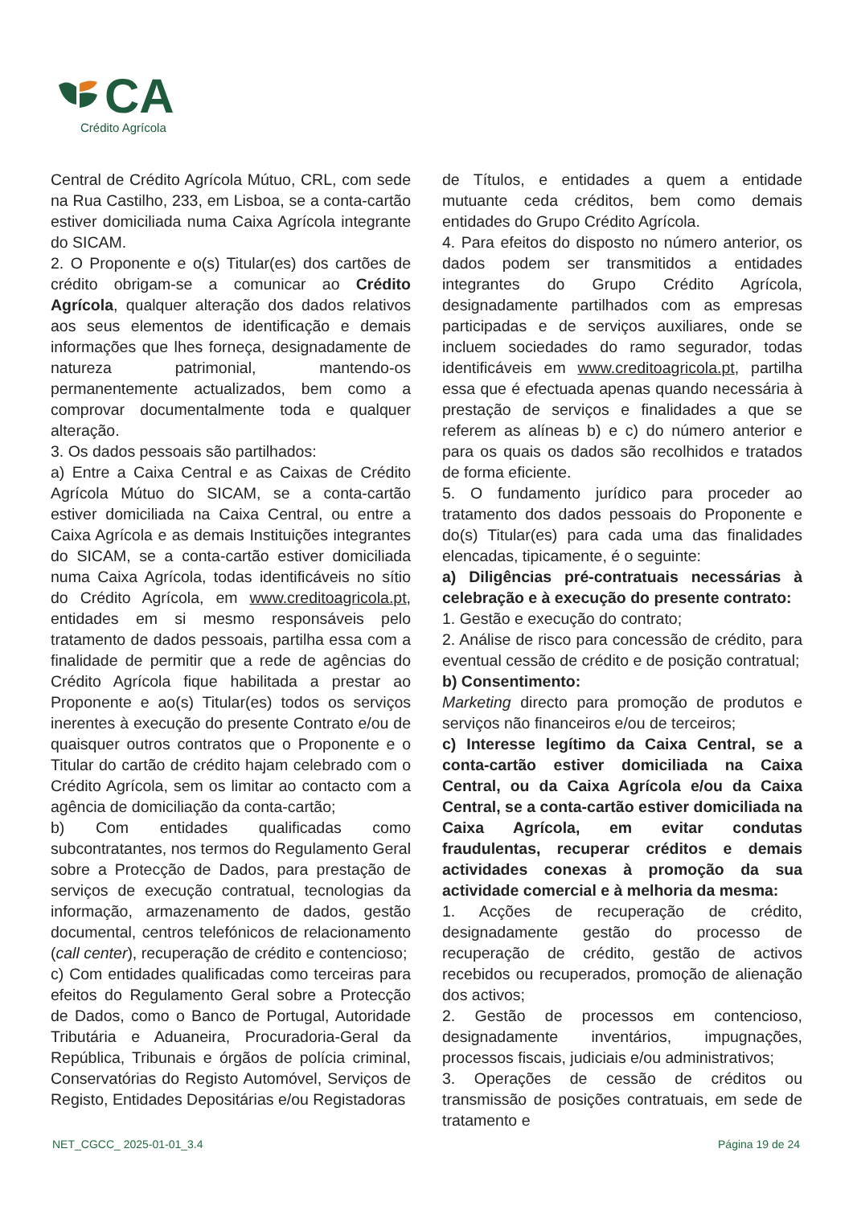CA
Crédito Agrícola
Central de Crédito Agrícola Mútuo, CRL, com sede na Rua Castilho, 233, em Lisboa, se a conta-cartão estiver domiciliada numa Caixa Agrícola integrante do SICAM.
2. O Proponente e o(s) Titular(es) dos cartões de crédito obrigam-se a comunicar ao Crédito Agrícola, qualquer alteração dos dados relativos aos seus elementos de identificação e demais informações que lhes forneça, designadamente de natureza patrimonial, mantendo-os permanentemente actualizados, bem como a comprovar documentalmente toda e qualquer alteração.
3. Os dados pessoais são partilhados:
a) Entre a Caixa Central e as Caixas de Crédito Agrícola Mútuo do SICAM, se a conta-cartão estiver domiciliada na Caixa Central, ou entre a Caixa Agrícola e as demais Instituições integrantes do SICAM, se a conta-cartão estiver domiciliada numa Caixa Agrícola, todas identificáveis no sítio do Crédito Agrícola, em www.creditoagricola.pt, entidades em si mesmo responsáveis pelo tratamento de dados pessoais, partilha essa com a finalidade de permitir que a rede de agências do Crédito Agrícola fique habilitada a prestar ao Proponente e ao(s) Titular(es) todos os serviços inerentes à execução do presente Contrato e/ou de quaisquer outros contratos que o Proponente e o Titular do cartão de crédito hajam celebrado com o Crédito Agrícola, sem os limitar ao contacto com a agência de domiciliação da conta-cartão;
b) Com entidades qualificadas como subcontratantes, nos termos do Regulamento Geral sobre a Protecção de Dados, para prestação de serviços de execução contratual, tecnologias da informação, armazenamento de dados, gestão documental, centros telefónicos de relacionamento (call center), recuperação de crédito e contencioso;
c) Com entidades qualificadas como terceiras para efeitos do Regulamento Geral sobre a Protecção de Dados, como o Banco de Portugal, Autoridade Tributária e Aduaneira, Procuradoria-Geral da República, Tribunais e órgãos de polícia criminal, Conservatórias do Registo Automóvel, Serviços de Registo, Entidades Depositárias e/ou Registadoras
de Títulos, e entidades a quem a entidade mutuante ceda créditos, bem como demais entidades do Grupo Crédito Agrícola.
4. Para efeitos do disposto no número anterior, os dados podem ser transmitidos a entidades integrantes do Grupo Crédito Agrícola, designadamente partilhados com as empresas participadas e de serviços auxiliares, onde se incluem sociedades do ramo segurador, todas identificáveis em www.creditoagricola.pt, partilha essa que é efectuada apenas quando necessária à prestação de serviços e finalidades a que se referem as alíneas b) e c) do número anterior e para os quais os dados são recolhidos e tratados de forma eficiente.
5. O fundamento jurídico para proceder ao tratamento dos dados pessoais do Proponente e do(s) Titular(es) para cada uma das finalidades elencadas, tipicamente, é o seguinte:
a) Diligências pré-contratuais necessárias à celebração e à execução do presente contrato:
1. Gestão e execução do contrato;
2. Análise de risco para concessão de crédito, para eventual cessão de crédito e de posição contratual;
b) Consentimento:
Marketing directo para promoção de produtos e serviços não financeiros e/ou de terceiros;
c) Interesse legítimo da Caixa Central, se a conta-cartão estiver domiciliada na Caixa Central, ou da Caixa Agrícola e/ou da Caixa Central, se a conta-cartão estiver domiciliada na Caixa Agrícola, em evitar condutas fraudulentas, recuperar créditos e demais actividades conexas à promoção da sua actividade comercial e à melhoria da mesma:
1. Acções de recuperação de crédito, designadamente gestão do processo de recuperação de crédito, gestão de activos recebidos ou recuperados, promoção de alienação dos activos;
2. Gestão de processos em contencioso, designadamente inventários, impugnações, processos fiscais, judiciais e/ou administrativos;
3. Operações de cessão de créditos ou transmissão de posições contratuais, em sede de tratamento e
NET_CGCC_ 2025-01-01_3.4 Página 19 de 24